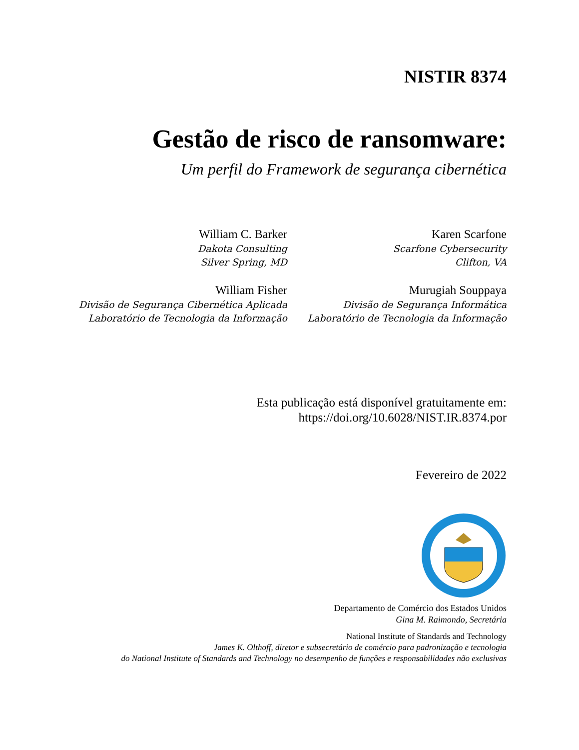NISTIR 8374
Gestão de risco de ransomware:
Um perfil do Framework de segurança cibernética
William C. Barker
Dakota Consulting
Silver Spring, MD
Karen Scarfone
Scarfone Cybersecurity
Clifton, VA
William Fisher
Divisão de Segurança Cibernética Aplicada
Laboratório de Tecnologia da Informação
Murugiah Souppaya
Divisão de Segurança Informática
Laboratório de Tecnologia da Informação
Esta publicação está disponível gratuitamente em:
https://doi.org/10.6028/NIST.IR.8374.por
Fevereiro de 2022
Departamento de Comércio dos Estados Unidos
Gina M. Raimondo, Secretária
National Institute of Standards and Technology
James K. Olthoff, diretor e subsecretário de comércio para padronização e tecnologia
do National Institute of Standards and Technology no desempenho de funções e responsabilidades não exclusivas